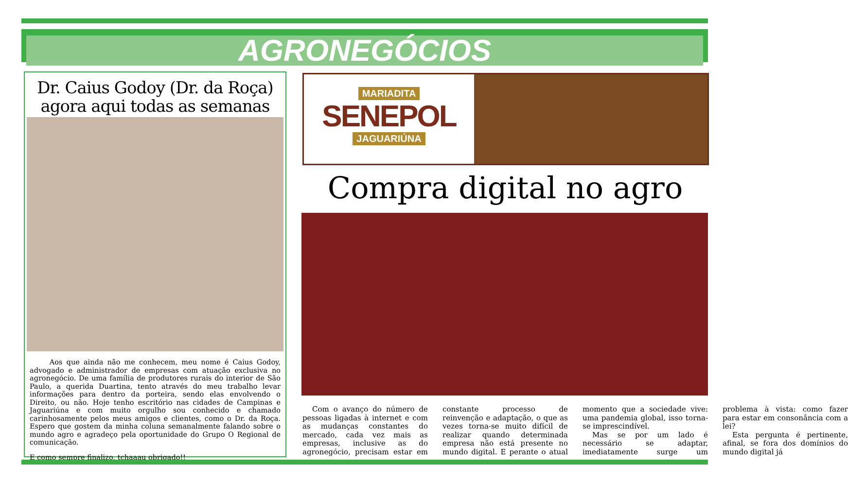AGRONEGÓCIOS
Dr. Caius Godoy (Dr. da Roça) agora aqui todas as semanas
Aos que ainda não me conhecem, meu nome é Caius Godoy, advogado e administrador de empresas com atuação exclusiva no agronegócio. De uma família de produtores rurais do interior de São Paulo, a querida Duartina, tento através do meu trabalho levar informações para dentro da porteira, sendo elas envolvendo o Direito, ou não. Hoje tenho escritório nas cidades de Campinas e Jaguariúna e com muito orgulho sou conhecido e chamado carinhosamente pelos meus amigos e clientes, como o Dr. da Roça. Espero que gostem da minha coluna semanalmente falando sobre o mundo agro e agradeço pela oportunidade do Grupo O Regional de comunicação.
E como sempre finalizo, tchaaau obrigado!!
MARIADITA
SENEPOL
JAGUARIÚNA
Compra digital no agro
Com o avanço do número de pessoas ligadas à internet e com as mudanças constantes do mercado, cada vez mais as empresas, inclusive as do agronegócio, precisam estar em constante processo de reinvenção e adaptação, o que as vezes torna-se muito difícil de realizar quando determinada empresa não está presente no mundo digital. E perante o atual momento que a sociedade vive: uma pandemia global, isso torna-se imprescindível.
Mas se por um lado é necessário se adaptar, imediatamente surge um problema à vista: como fazer para estar em consonância com a lei?
Esta pergunta é pertinente, afinal, se fora dos domínios do mundo digital já